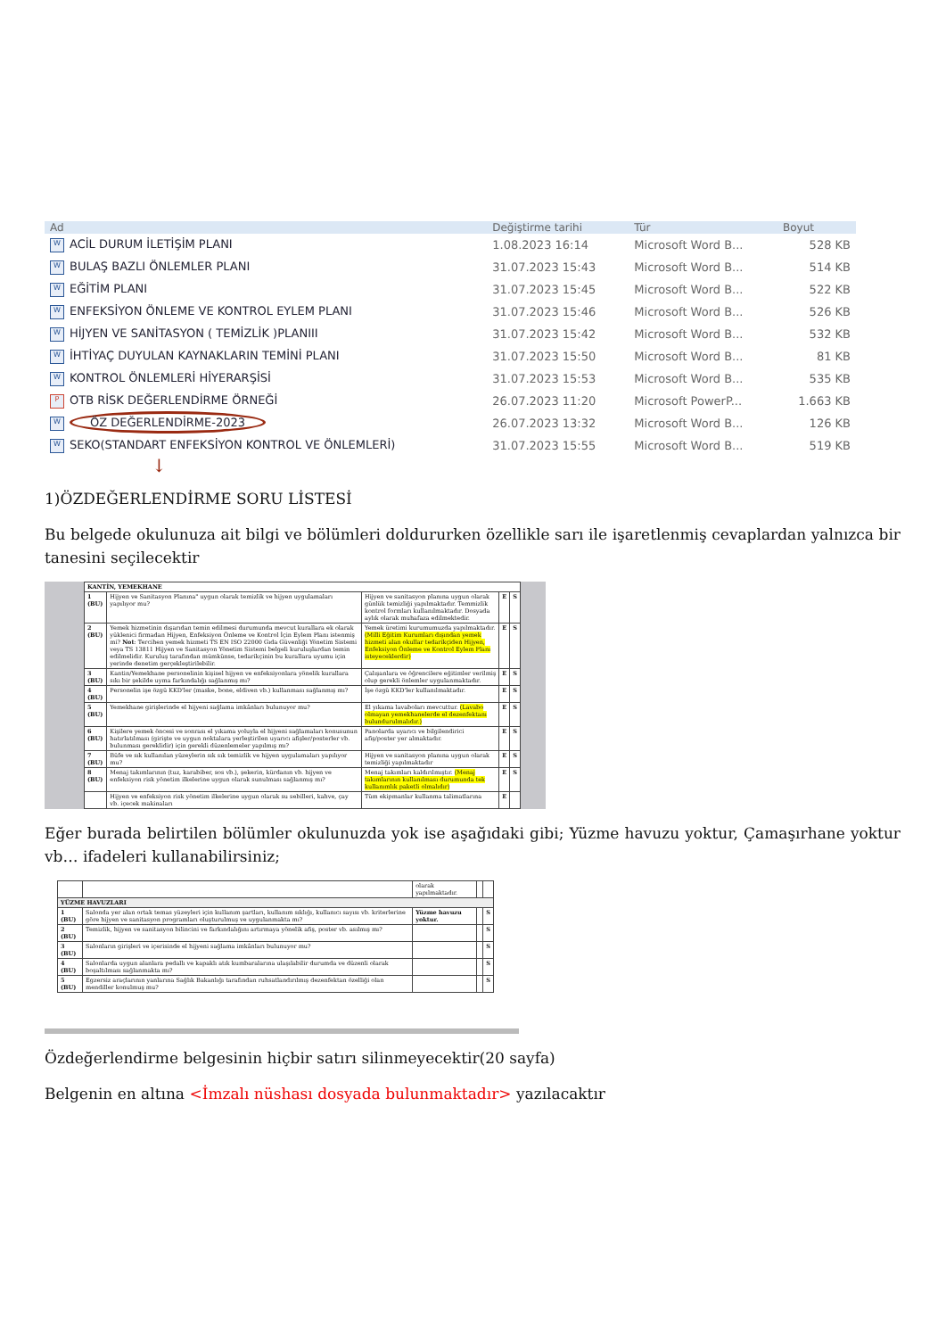| Ad | Değiştirme tarihi | Tür | Boyut |
| --- | --- | --- | --- |
| W ACİL DURUM İLETİŞİM PLANI | 1.08.2023 16:14 | Microsoft Word B... | 528 KB |
| W BULAŞ BAZLI ÖNLEMLER PLANI | 31.07.2023 15:43 | Microsoft Word B... | 514 KB |
| W EĞİTİM PLANI | 31.07.2023 15:45 | Microsoft Word B... | 522 KB |
| W ENFEKSİYON ÖNLEME VE KONTROL EYLEM PLANI | 31.07.2023 15:46 | Microsoft Word B... | 526 KB |
| W HİJYEN VE SANİTASYON ( TEMİZLİK )PLANIII | 31.07.2023 15:42 | Microsoft Word B... | 532 KB |
| W İHTİYAÇ DUYULAN KAYNAKLARIN TEMİNİ PLANI | 31.07.2023 15:50 | Microsoft Word B... | 81 KB |
| W KONTROL ÖNLEMLERİ HİYERARŞİSİ | 31.07.2023 15:53 | Microsoft Word B... | 535 KB |
| P OTB RİSK DEĞERLENDİRME ÖRNEĞİ | 26.07.2023 11:20 | Microsoft PowerP... | 1.663 KB |
| W ÖZ DEĞERLENDİRME-2023 | 26.07.2023 13:32 | Microsoft Word B... | 126 KB |
| W SEKO(STANDART ENFEKSİYON KONTROL VE ÖNLEMLERİ) | 31.07.2023 15:55 | Microsoft Word B... | 519 KB |
↓
1)ÖZDEĞERLENDİRME SORU LİSTESİ
Bu belgede okulunuza ait bilgi ve bölümleri doldururken özellikle sarı ile işaretlenmiş cevaplardan yalnızca bir tanesini seçilecektir
| KANTİN, YEMEKHANE | | | | |
| 1 (BU) | Hijyen ve Sanitasyon Planına" uygun olarak temizlik ve hijyen uygulamaları yapılıyor mu? | Hijyen ve sanitasyon planına uygun olarak günlük temizliği yapılmaktadır. Temmizlik kontrol formları kullanılmaktadır. Dosyada aylık olarak muhafaza edilmektedir. | E | S |
| 2 (BU) | Yemek hizmetinin dışarıdan temin edilmesi durumunda mevcut kurallara ek olarak yüklenici firmadan Hijyen, Enfeksiyon Önleme ve Kontrol İçin Eylem Planı istenmiş mi? Not : Tercihen yemek hizmeti TS EN ISO 22000 Gıda Güvenliği Yönetim Sistemi veya TS 13811 Hijyen ve Sanitasyon Yönetim Sistemi belgeli kuruluşlardan temin edilmelidir. Kuruluş tarafından mümkünse, tedarikçinin bu kurallara uyumu için yerinde denetim gerçekleştirilebilir. | Yemek üretimi kurumumuzda yapılmaktadır. (Milli Eğitim Kurumları dışından yemek hizmeti alan okullar tedarikçiden Hijyen, Enfeksiyon Önleme ve Kontrol Eylem Planı isteyeceklerdir) | E | S |
| 3 (BU) | Kantin/Yemekhane personelinin kişisel hijyen ve enfeksiyonlara yönelik kurallara sıkı bir şekilde uyma farkındalığı sağlanmış mı? | Çalışanlara ve öğrencilere eğitimler verilmiş olup gerekli önlemler uygulanmaktadır. | E | S |
| 4 (BU) | Personelin işe özgü KKD'ler (maske, bone, eldiven vb.) kullanması sağlanmış mı? | İşe özgü KKD'ler kullanılmaktadır. | E | S |
| 5 (BU) | Yemekhane girişlerinde el hijyeni sağlama imkânları bulunuyor mu? | El yıkama lavaboları mevcuttur. (Lavabo olmayan yemekhanelerde el dezenfektanı bulundurulmalıdır.) | E | S |
| 6 (BU) | Kişilere yemek öncesi ve sonrası el yıkama yoluyla el hijyeni sağlamaları konusunun hatırlatılması (girişte ve uygun noktalara yerleştirilen uyarıcı afişler/posterler vb. bulunması gereklidir) için gerekli düzenlemeler yapılmış mı? | Panolarda uyarıcı ve bilgilendirici afiş/poster yer almaktadır. | E | S |
| 7 (BU) | Büfe ve sık kullanılan yüzeylerin sık sık temizlik ve hijyen uygulamaları yapılıyor mu? | Hijyen ve sanitasyon planına uygun olarak temizliği yapılmaktadır | E | S |
| 8 (BU) | Menaj takımlarının (tuz, karabiber, sos vb.), şekerin, kürdanın vb. hijyen ve enfeksiyon risk yönetim ilkelerine uygun olarak sunulması sağlanmış mı? | Menaj takımları kaldırılmıştır. (Menaj takımlarının kullanılması durumunda tek kullanımlık paketli olmalıdır) | E | S |
| | Hijyen ve enfeksiyon risk yönetim ilkelerine uygun olarak su sebilleri, kahve, çay vb. içecek makinaları | Tüm ekipmanlar kullanma talimatlarına | E | |
Eğer burada belirtilen bölümler okulunuzda yok ise aşağıdaki gibi; Yüzme havuzu yoktur, Çamaşırhane yoktur vb… ifadeleri kullanabilirsiniz;
| | | olarak yapılmaktadır. | | |
| YÜZME HAVUZLARI | | | | |
| 1 (BU) | Salonda yer alan ortak temas yüzeyleri için kullanım şartları, kullanım sıklığı, kullanıcı sayısı vb. kriterlerine göre hijyen ve sanitasyon programları oluşturulmuş ve uygulanmakta mı? | Yüzme havuzu yoktur. | | S |
| 2 (BU) | Temizlik, hijyen ve sanitasyon bilincini ve farkındalığını artırmaya yönelik afiş, poster vb. asılmış mı? | | | S |
| 3 (BU) | Salonların girişleri ve içerisinde el hijyeni sağlama imkânları bulunuyor mu? | | | S |
| 4 (BU) | Salonlarda uygun alanlara pedallı ve kapaklı atık kumbaralarına ulaşılabilir durumda ve düzenli olarak boşaltılması sağlanmakta mı? | | | S |
| 5 (BU) | Egzersiz araçlarının yanlarına Sağlık Bakanlığı tarafından ruhsatlandırılmış dezenfektan özelliği olan mendiller konulmuş mu? | | | S |
Özdeğerlendirme belgesinin hiçbir satırı silinmeyecektir(20 sayfa)
Belgenin en altına <İmzalı nüshası dosyada bulunmaktadır> yazılacaktır